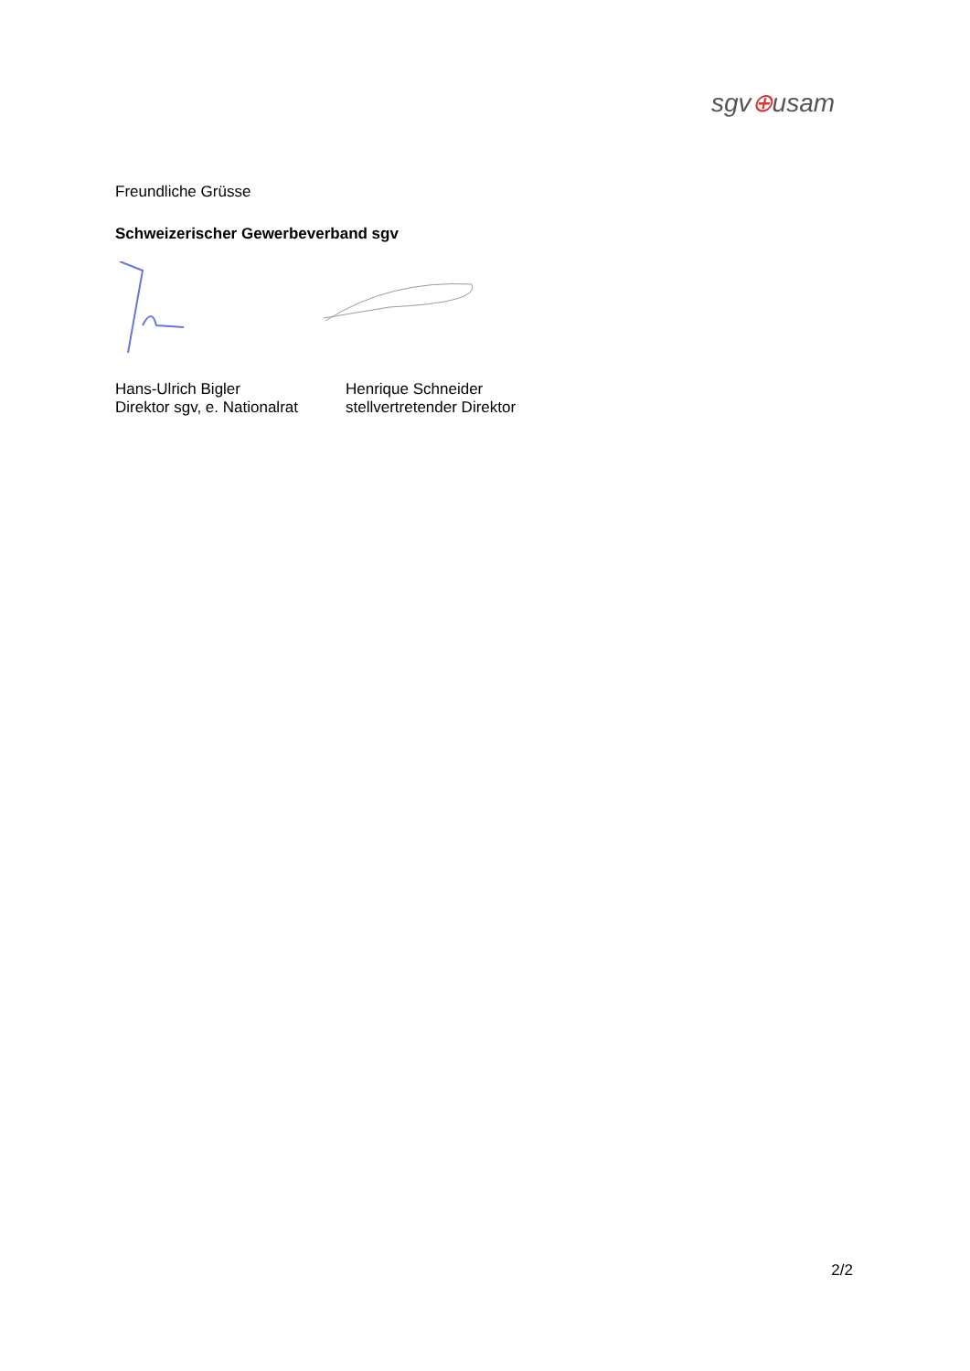sgv⊕usam
Freundliche Grüsse
Schweizerischer Gewerbeverband sgv
Hans-Ulrich Bigler
Direktor sgv, e. Nationalrat
Henrique Schneider
stellvertretender Direktor
2/2